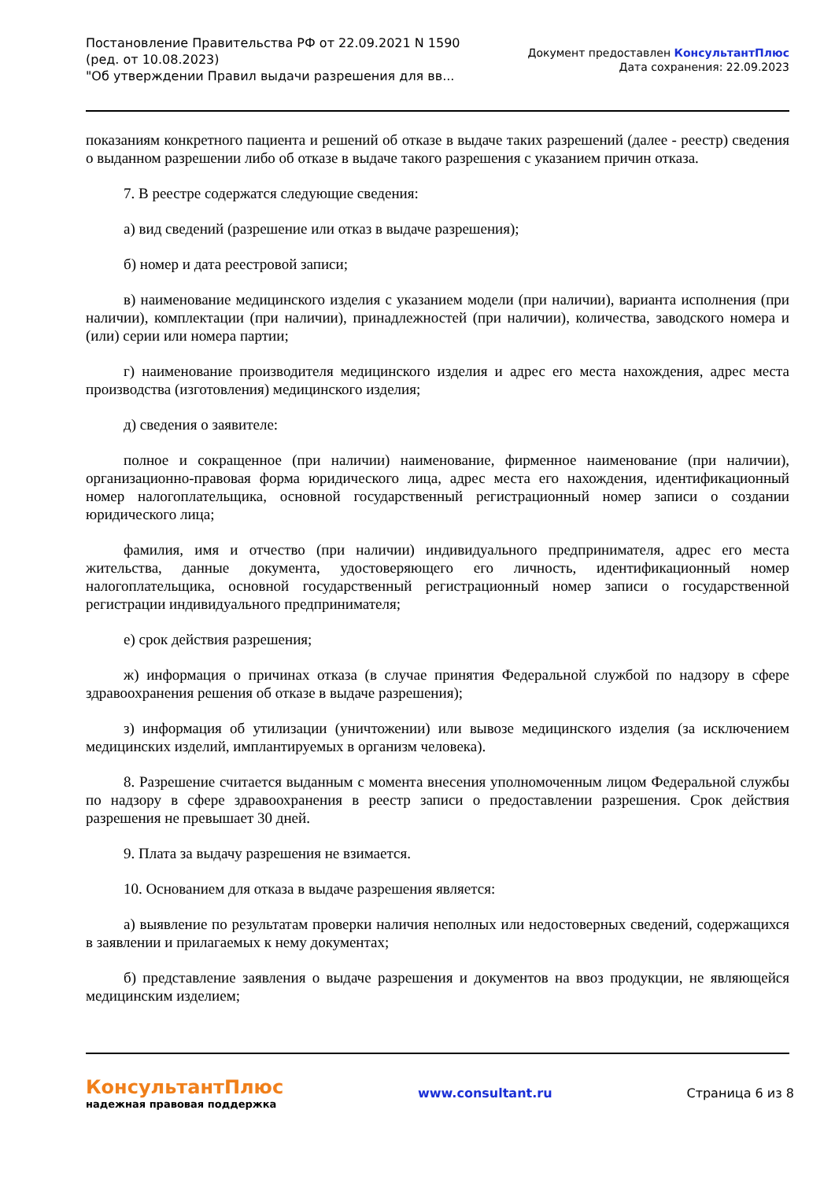Постановление Правительства РФ от 22.09.2021 N 1590
(ред. от 10.08.2023)
"Об утверждении Правил выдачи разрешения для вв...
Документ предоставлен КонсультантПлюс
Дата сохранения: 22.09.2023
показаниям конкретного пациента и решений об отказе в выдаче таких разрешений (далее - реестр) сведения о выданном разрешении либо об отказе в выдаче такого разрешения с указанием причин отказа.
7. В реестре содержатся следующие сведения:
а) вид сведений (разрешение или отказ в выдаче разрешения);
б) номер и дата реестровой записи;
в) наименование медицинского изделия с указанием модели (при наличии), варианта исполнения (при наличии), комплектации (при наличии), принадлежностей (при наличии), количества, заводского номера и (или) серии или номера партии;
г) наименование производителя медицинского изделия и адрес его места нахождения, адрес места производства (изготовления) медицинского изделия;
д) сведения о заявителе:
полное и сокращенное (при наличии) наименование, фирменное наименование (при наличии), организационно-правовая форма юридического лица, адрес места его нахождения, идентификационный номер налогоплательщика, основной государственный регистрационный номер записи о создании юридического лица;
фамилия, имя и отчество (при наличии) индивидуального предпринимателя, адрес его места жительства, данные документа, удостоверяющего его личность, идентификационный номер налогоплательщика, основной государственный регистрационный номер записи о государственной регистрации индивидуального предпринимателя;
е) срок действия разрешения;
ж) информация о причинах отказа (в случае принятия Федеральной службой по надзору в сфере здравоохранения решения об отказе в выдаче разрешения);
з) информация об утилизации (уничтожении) или вывозе медицинского изделия (за исключением медицинских изделий, имплантируемых в организм человека).
8. Разрешение считается выданным с момента внесения уполномоченным лицом Федеральной службы по надзору в сфере здравоохранения в реестр записи о предоставлении разрешения. Срок действия разрешения не превышает 30 дней.
9. Плата за выдачу разрешения не взимается.
10. Основанием для отказа в выдаче разрешения является:
а) выявление по результатам проверки наличия неполных или недостоверных сведений, содержащихся в заявлении и прилагаемых к нему документах;
б) представление заявления о выдаче разрешения и документов на ввоз продукции, не являющейся медицинским изделием;
КонсультантПлюс
надежная правовая поддержка
www.consultant.ru Страница 6 из 8